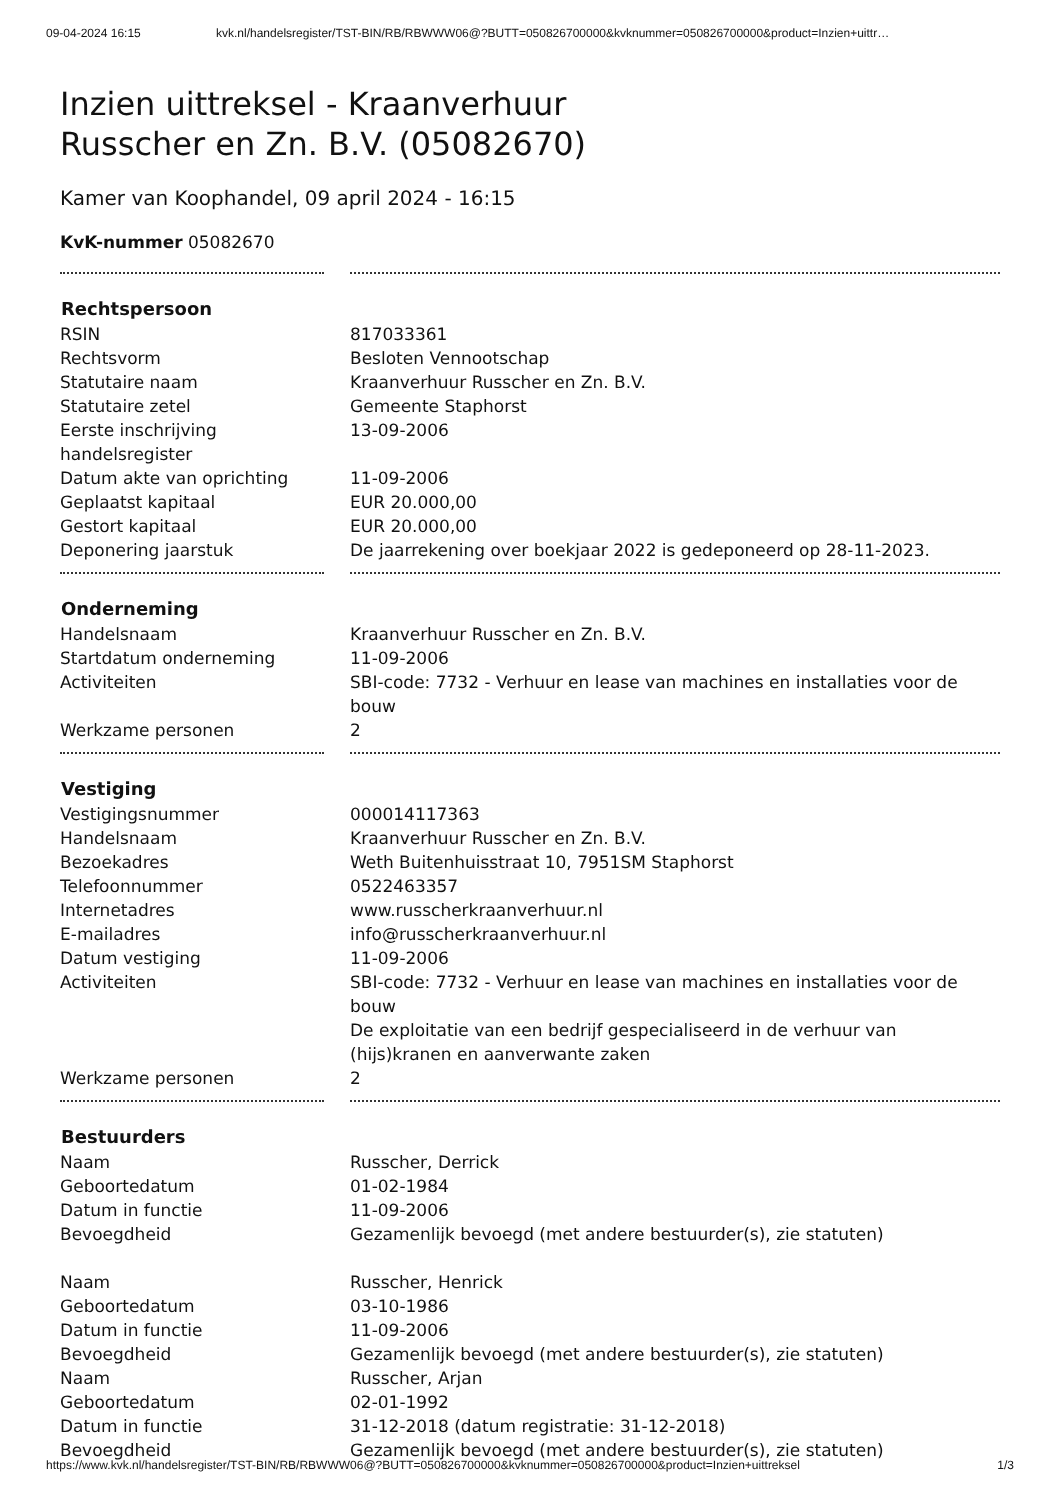09-04-2024 16:15 kvk.nl/handelsregister/TST-BIN/RB/RBWWW06@?BUTT=050826700000&kvknummer=050826700000&product=Inzien+uittr…
Inzien uittreksel - Kraanverhuur
Russcher en Zn. B.V. (05082670)
Kamer van Koophandel, 09 april 2024 - 16:15
KvK-nummer 05082670
| Rechtspersoon | |
| --- | --- |
| RSIN | 817033361 |
| Rechtsvorm | Besloten Vennootschap |
| Statutaire naam | Kraanverhuur Russcher en Zn. B.V. |
| Statutaire zetel | Gemeente Staphorst |
| Eerste inschrijving handelsregister | 13-09-2006 |
| Datum akte van oprichting | 11-09-2006 |
| Geplaatst kapitaal | EUR 20.000,00 |
| Gestort kapitaal | EUR 20.000,00 |
| Deponering jaarstuk | De jaarrekening over boekjaar 2022 is gedeponeerd op 28-11-2023. |
| Onderneming | |
| Handelsnaam | Kraanverhuur Russcher en Zn. B.V. |
| Startdatum onderneming | 11-09-2006 |
| Activiteiten | SBI-code: 7732 - Verhuur en lease van machines en installaties voor de bouw |
| Werkzame personen | 2 |
| Vestiging | |
| Vestigingsnummer | 000014117363 |
| Handelsnaam | Kraanverhuur Russcher en Zn. B.V. |
| Bezoekadres | Weth Buitenhuisstraat 10, 7951SM Staphorst |
| Telefoonnummer | 0522463357 |
| Internetadres | www.russcherkraanverhuur.nl |
| E-mailadres | info@russcherkraanverhuur.nl |
| Datum vestiging | 11-09-2006 |
| Activiteiten | SBI-code: 7732 - Verhuur en lease van machines en installaties voor de bouw De exploitatie van een bedrijf gespecialiseerd in de verhuur van (hijs)kranen en aanverwante zaken |
| Werkzame personen | 2 |
| Bestuurders | |
| Naam | Russcher, Derrick |
| Geboortedatum | 01-02-1984 |
| Datum in functie | 11-09-2006 |
| Bevoegdheid | Gezamenlijk bevoegd (met andere bestuurder(s), zie statuten) |
| Naam | Russcher, Henrick |
| Geboortedatum | 03-10-1986 |
| Datum in functie | 11-09-2006 |
| Bevoegdheid | Gezamenlijk bevoegd (met andere bestuurder(s), zie statuten) |
| Naam | Russcher, Arjan |
| Geboortedatum | 02-01-1992 |
| Datum in functie | 31-12-2018 (datum registratie: 31-12-2018) |
| Bevoegdheid | Gezamenlijk bevoegd (met andere bestuurder(s), zie statuten) |
https://www.kvk.nl/handelsregister/TST-BIN/RB/RBWWW06@?BUTT=050826700000&kvknummer=050826700000&product=Inzien+uittreksel 1/3